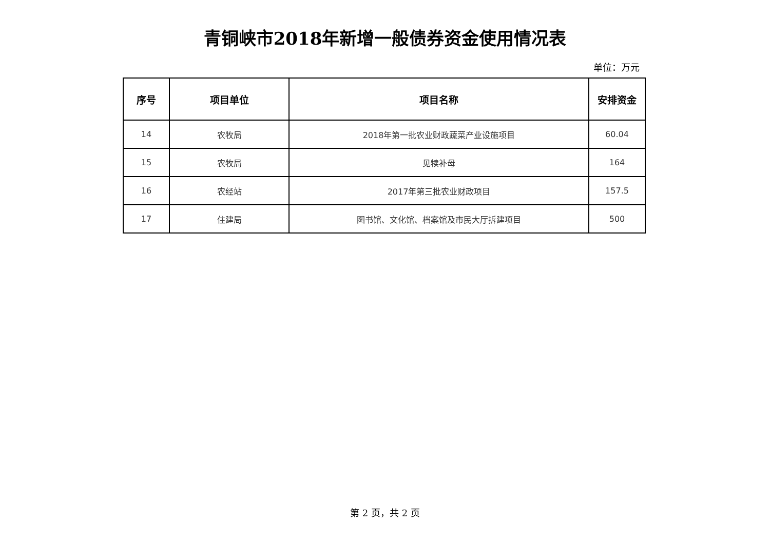青铜峡市2018年新增一般债券资金使用情况表
单位：万元
| 序号 | 项目单位 | 项目名称 | 安排资金 |
| --- | --- | --- | --- |
| 14 | 农牧局 | 2018年第一批农业财政蔬菜产业设施项目 | 60.04 |
| 15 | 农牧局 | 见犊补母 | 164 |
| 16 | 农经站 | 2017年第三批农业财政项目 | 157.5 |
| 17 | 住建局 | 图书馆、文化馆、档案馆及市民大厅拆建项目 | 500 |
第 2 页，共 2 页